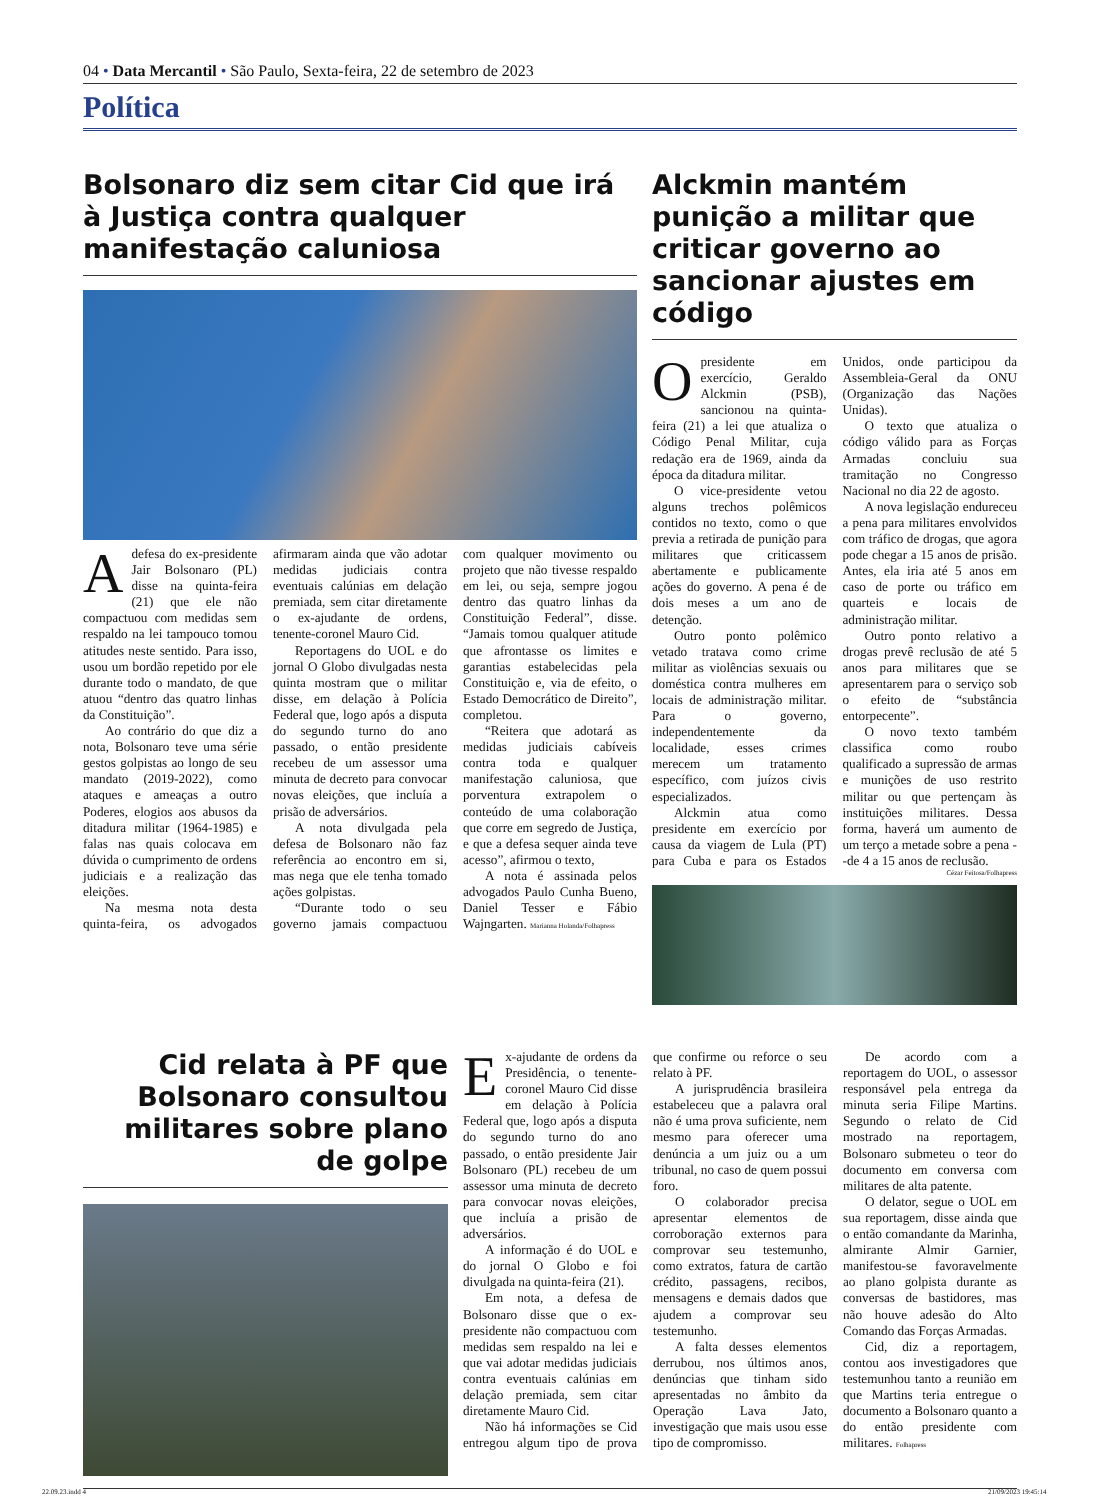04 • Data Mercantil • São Paulo, Sexta-feira, 22 de setembro de 2023
Política
Bolsonaro diz sem citar Cid que irá à Justiça contra qualquer manifestação caluniosa
Adefesa do ex-presidente Jair Bolsonaro (PL) disse na quinta-feira (21) que ele não compactuou com medidas sem respaldo na lei tampouco tomou atitudes neste sentido. Para isso, usou um bordão repetido por ele durante todo o mandato, de que atuou “dentro das quatro linhas da Constituição”.
Ao contrário do que diz a nota, Bolsonaro teve uma série gestos golpistas ao longo de seu mandato (2019-2022), como ataques e ameaças a outro Poderes, elogios aos abusos da ditadura militar (1964-1985) e falas nas quais colocava em dúvida o cumprimento de ordens judiciais e a realização das eleições.
Na mesma nota desta quinta-feira, os advogados afirmaram ainda que vão adotar medidas judiciais contra eventuais calúnias em delação premiada, sem citar diretamente o ex-ajudante de ordens, tenente-coronel Mauro Cid.
Reportagens do UOL e do jornal O Globo divulgadas nesta quinta mostram que o militar disse, em delação à Polícia Federal que, logo após a disputa do segundo turno do ano passado, o então presidente recebeu de um assessor uma minuta de decreto para convocar novas eleições, que incluía a prisão de adversários.
A nota divulgada pela defesa de Bolsonaro não faz referência ao encontro em si, mas nega que ele tenha tomado ações golpistas.
“Durante todo o seu governo jamais compactuou com qualquer movimento ou projeto que não tivesse respaldo em lei, ou seja, sempre jogou dentro das quatro linhas da Constituição Federal”, disse. “Jamais tomou qualquer atitude que afrontasse os limites e garantias estabelecidas pela Constituição e, via de efeito, o Estado Democrático de Direito”, completou.
“Reitera que adotará as medidas judiciais cabíveis contra toda e qualquer manifestação caluniosa, que porventura extrapolem o conteúdo de uma colaboração que corre em segredo de Justiça, e que a defesa sequer ainda teve acesso”, afirmou o texto,
A nota é assinada pelos advogados Paulo Cunha Bueno, Daniel Tesser e Fábio Wajngarten. Marianna Holanda/Folhapress
Alckmin mantém punição a militar que criticar governo ao sancionar ajustes em código
Opresidente em exercício, Geraldo Alckmin (PSB), sancionou na quinta-feira (21) a lei que atualiza o Código Penal Militar, cuja redação era de 1969, ainda da época da ditadura militar.
O vice-presidente vetou alguns trechos polêmicos contidos no texto, como o que previa a retirada de punição para militares que criticassem abertamente e publicamente ações do governo. A pena é de dois meses a um ano de detenção.
Outro ponto polêmico vetado tratava como crime militar as violências sexuais ou doméstica contra mulheres em locais de administração militar. Para o governo, independentemente da localidade, esses crimes merecem um tratamento específico, com juízos civis especializados.
Alckmin atua como presidente em exercício por causa da viagem de Lula (PT) para Cuba e para os Estados Unidos, onde participou da Assembleia-Geral da ONU (Organização das Nações Unidas).
O texto que atualiza o código válido para as Forças Armadas concluiu sua tramitação no Congresso Nacional no dia 22 de agosto.
A nova legislação endureceu a pena para militares envolvidos com tráfico de drogas, que agora pode chegar a 15 anos de prisão. Antes, ela iria até 5 anos em caso de porte ou tráfico em quarteis e locais de administração militar.
Outro ponto relativo a drogas prevê reclusão de até 5 anos para militares que se apresentarem para o serviço sob o efeito de “substância entorpecente”.
O novo texto também classifica como roubo qualificado a supressão de armas e munições de uso restrito militar ou que pertençam às instituições militares. Dessa forma, haverá um aumento de um terço a metade sobre a pena --de 4 a 15 anos de reclusão.
Cézar Feitosa/Folhapress
Cid relata à PF que Bolsonaro consultou militares sobre plano de golpe
Ex-ajudante de ordens da Presidência, o tenente-coronel Mauro Cid disse em delação à Polícia Federal que, logo após a disputa do segundo turno do ano passado, o então presidente Jair Bolsonaro (PL) recebeu de um assessor uma minuta de decreto para convocar novas eleições, que incluía a prisão de adversários.
A informação é do UOL e do jornal O Globo e foi divulgada na quinta-feira (21).
Em nota, a defesa de Bolsonaro disse que o ex-presidente não compactuou com medidas sem respaldo na lei e que vai adotar medidas judiciais contra eventuais calúnias em delação premiada, sem citar diretamente Mauro Cid.
Não há informações se Cid entregou algum tipo de prova que confirme ou reforce o seu relato à PF.
A jurisprudência brasileira estabeleceu que a palavra oral não é uma prova suficiente, nem mesmo para oferecer uma denúncia a um juiz ou a um tribunal, no caso de quem possui foro.
O colaborador precisa apresentar elementos de corroboração externos para comprovar seu testemunho, como extratos, fatura de cartão crédito, passagens, recibos, mensagens e demais dados que ajudem a comprovar seu testemunho.
A falta desses elementos derrubou, nos últimos anos, denúncias que tinham sido apresentadas no âmbito da Operação Lava Jato, investigação que mais usou esse tipo de compromisso.
De acordo com a reportagem do UOL, o assessor responsável pela entrega da minuta seria Filipe Martins. Segundo o relato de Cid mostrado na reportagem, Bolsonaro submeteu o teor do documento em conversa com militares de alta patente.
O delator, segue o UOL em sua reportagem, disse ainda que o então comandante da Marinha, almirante Almir Garnier, manifestou-se favoravelmente ao plano golpista durante as conversas de bastidores, mas não houve adesão do Alto Comando das Forças Armadas.
Cid, diz a reportagem, contou aos investigadores que testemunhou tanto a reunião em que Martins teria entregue o documento a Bolsonaro quanto a do então presidente com militares. Folhapress
22.09.23.indd 4 21/09/2023 19:45:14